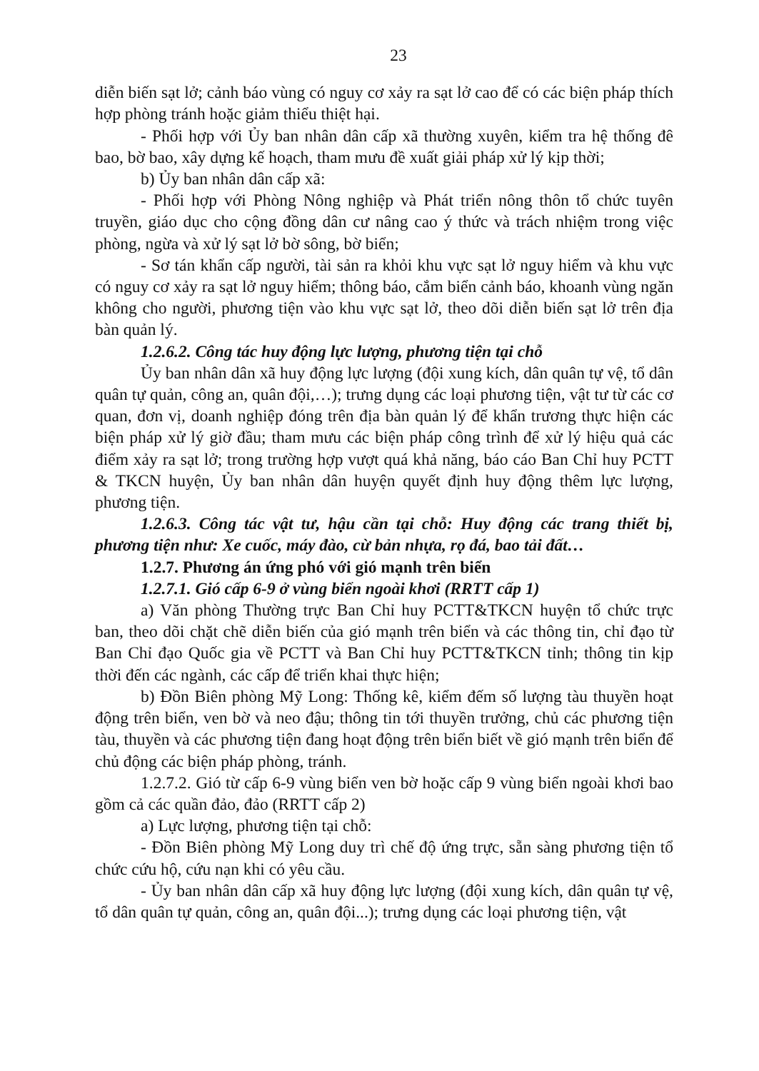23
diễn biến sạt lở; cảnh báo vùng có nguy cơ xảy ra sạt lở cao để có các biện pháp thích hợp phòng tránh hoặc giảm thiểu thiệt hại.
- Phối hợp với Ủy ban nhân dân cấp xã thường xuyên, kiểm tra hệ thống đê bao, bờ bao, xây dựng kế hoạch, tham mưu đề xuất giải pháp xử lý kịp thời;
b) Ủy ban nhân dân cấp xã:
- Phối hợp với Phòng Nông nghiệp và Phát triển nông thôn tổ chức tuyên truyền, giáo dục cho cộng đồng dân cư nâng cao ý thức và trách nhiệm trong việc phòng, ngừa và xử lý sạt lở bờ sông, bờ biển;
- Sơ tán khẩn cấp người, tài sản ra khỏi khu vực sạt lở nguy hiểm và khu vực có nguy cơ xảy ra sạt lở nguy hiểm; thông báo, cắm biển cảnh báo, khoanh vùng ngăn không cho người, phương tiện vào khu vực sạt lở, theo dõi diễn biến sạt lở trên địa bàn quản lý.
1.2.6.2. Công tác huy động lực lượng, phương tiện tại chỗ
Ủy ban nhân dân xã huy động lực lượng (đội xung kích, dân quân tự vệ, tổ dân quân tự quản, công an, quân đội,…); trưng dụng các loại phương tiện, vật tư từ các cơ quan, đơn vị, doanh nghiệp đóng trên địa bàn quản lý để khẩn trương thực hiện các biện pháp xử lý giờ đầu; tham mưu các biện pháp công trình để xử lý hiệu quả các điểm xảy ra sạt lở; trong trường hợp vượt quá khả năng, báo cáo Ban Chỉ huy PCTT & TKCN huyện, Ủy ban nhân dân huyện quyết định huy động thêm lực lượng, phương tiện.
1.2.6.3. Công tác vật tư, hậu cần tại chỗ: Huy động các trang thiết bị, phương tiện như: Xe cuốc, máy đào, cừ bản nhựa, rọ đá, bao tải đất…
1.2.7. Phương án ứng phó với gió mạnh trên biển
1.2.7.1. Gió cấp 6-9 ở vùng biển ngoài khơi (RRTT cấp 1)
a) Văn phòng Thường trực Ban Chỉ huy PCTT&TKCN huyện tổ chức trực ban, theo dõi chặt chẽ diễn biến của gió mạnh trên biển và các thông tin, chỉ đạo từ Ban Chỉ đạo Quốc gia về PCTT và Ban Chỉ huy PCTT&TKCN tỉnh; thông tin kịp thời đến các ngành, các cấp để triển khai thực hiện;
b) Đồn Biên phòng Mỹ Long: Thống kê, kiểm đếm số lượng tàu thuyền hoạt động trên biển, ven bờ và neo đậu; thông tin tới thuyền trưởng, chủ các phương tiện tàu, thuyền và các phương tiện đang hoạt động trên biển biết về gió mạnh trên biển để chủ động các biện pháp phòng, tránh.
1.2.7.2. Gió từ cấp 6-9 vùng biển ven bờ hoặc cấp 9 vùng biển ngoài khơi bao gồm cả các quần đảo, đảo (RRTT cấp 2)
a) Lực lượng, phương tiện tại chỗ:
- Đồn Biên phòng Mỹ Long duy trì chế độ ứng trực, sẵn sàng phương tiện tổ chức cứu hộ, cứu nạn khi có yêu cầu.
- Ủy ban nhân dân cấp xã huy động lực lượng (đội xung kích, dân quân tự vệ, tổ dân quân tự quản, công an, quân đội...); trưng dụng các loại phương tiện, vật